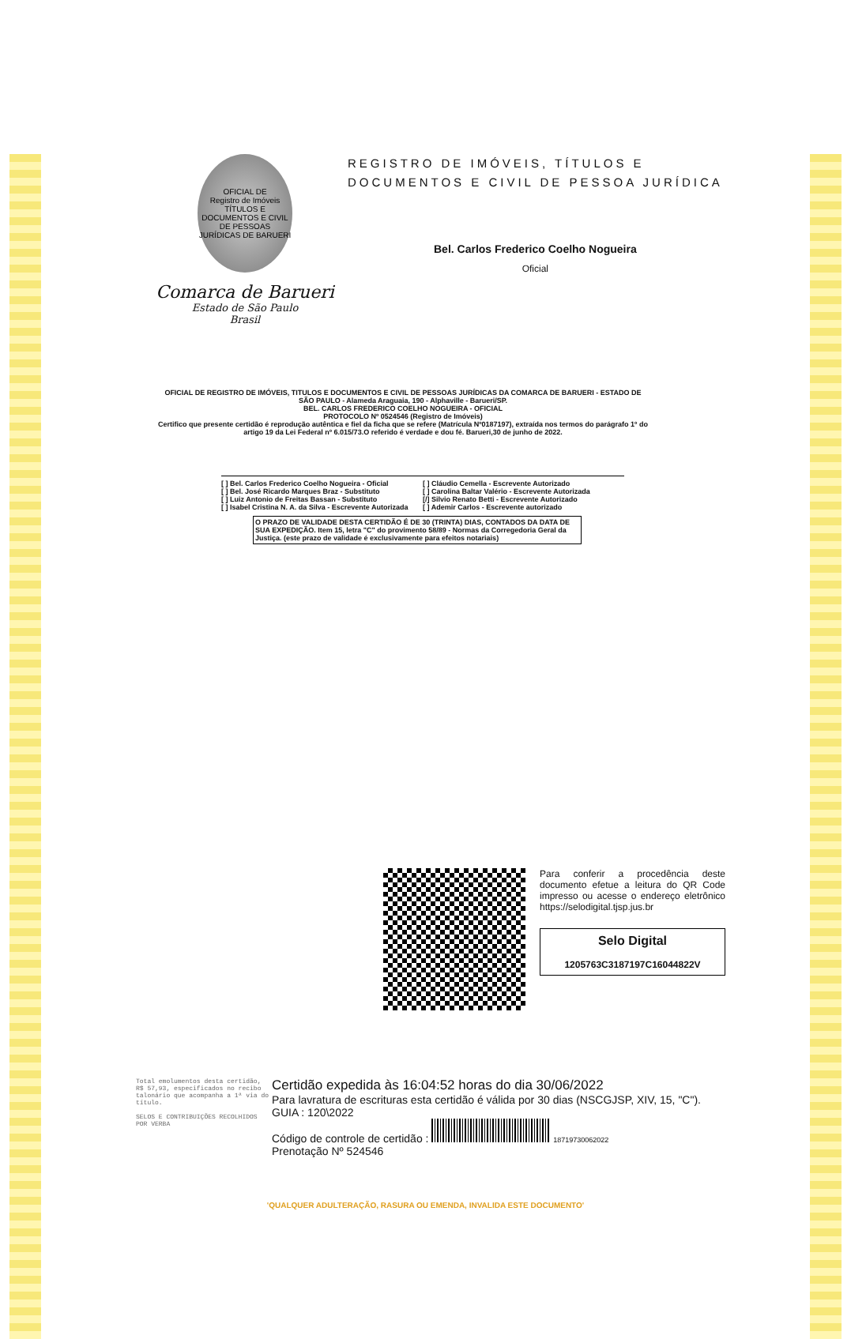OFICIAL DE
Registro de Imóveis
TÍTULOS E DOCUMENTOS E CIVIL DE PESSOAS JURÍDICAS DE BARUERI
Comarca de Barueri
Estado de São Paulo
Brasil
REGISTRO DE IMÓVEIS, TÍTULOS E
DOCUMENTOS E CIVIL DE PESSOA JURÍDICA
Bel. Carlos Frederico Coelho Nogueira
Oficial
OFICIAL DE REGISTRO DE IMÓVEIS, TITULOS E DOCUMENTOS E CIVIL DE PESSOAS JURÍDICAS DA COMARCA DE BARUERI - ESTADO DE SÃO PAULO - Alameda Araguaia, 190 - Alphaville - Barueri/SP.
BEL. CARLOS FREDERICO COELHO NOGUEIRA - OFICIAL
PROTOCOLO Nº 0524546 (Registro de Imóveis)
Certifico que presente certidão é reprodução autêntica e fiel da ficha que se refere (Matrícula Nº0187197), extraída nos termos do parágrafo 1º do artigo 19 da Lei Federal nº 6.015/73.O referido é verdade e dou fé. Barueri,30 de junho de 2022.
[ ] Bel. Carlos Frederico Coelho Nogueira - Oficial
[ ] Bel. José Ricardo Marques Braz - Substituto
[ ] Luiz Antonio de Freitas Bassan - Substituto
[ ] Isabel Cristina N. A. da Silva - Escrevente Autorizada
[ ] Cláudio Cemella - Escrevente Autorizado
[ ] Carolina Baltar Valério - Escrevente Autorizada
[/] Silvio Renato Betti - Escrevente Autorizado
[ ] Ademir Carlos - Escrevente autorizado
O PRAZO DE VALIDADE DESTA CERTIDÃO É DE 30 (TRINTA) DIAS, CONTADOS DA DATA DE SUA EXPEDIÇÃO. Item 15, letra "C" do provimento 58/89 - Normas da Corregedoria Geral da Justiça. (este prazo de validade é exclusivamente para efeitos notariais)
Para conferir a procedência deste documento efetue a leitura do QR Code impresso ou acesse o endereço eletrônico https://selodigital.tjsp.jus.br
Selo Digital
1205763C3187197C16044822V
Total emolumentos desta certidão, R$ 57,93, especificados no recibo talonário que acompanha a 1ª via do título.
SELOS E CONTRIBUIÇÕES RECOLHIDOS POR VERBA
Certidão expedida às 16:04:52 horas do dia 30/06/2022
Para lavratura de escrituras esta certidão é válida por 30 dias (NSCGJSP, XIV, 15, "C").
GUIA : 120\2022
Código de controle de certidão : 18719730062022
Prenotação Nº 524546
'QUALQUER ADULTERAÇÃO, RASURA OU EMENDA, INVALIDA ESTE DOCUMENTO'